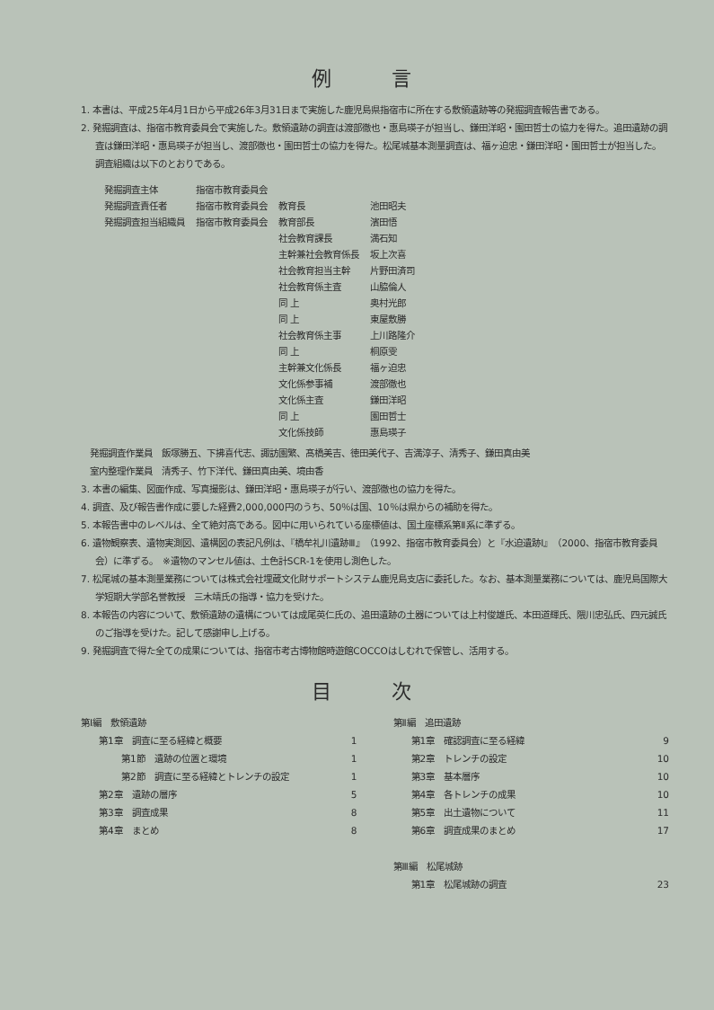例 言
1. 本書は、平成25年4月1日から平成26年3月31日まで実施した鹿児島県指宿市に所在する敷領遺跡等の発掘調査報告書である。
2. 発掘調査は、指宿市教育委員会で実施した。敷領遺跡の調査は渡部徹也・惠島瑛子が担当し、鎌田洋昭・園田哲士の協力を得た。追田遺跡の調査は鎌田洋昭・惠島瑛子が担当し、渡部徹也・園田哲士の協力を得た。松尾城基本測量調査は、福ヶ迫忠・鎌田洋昭・園田哲士が担当した。調査組織は以下のとおりである。
| 発掘調査主体 | 指宿市教育委員会 | | |
| 発掘調査責任者 | 指宿市教育委員会 | 教育長 | 池田昭夫 |
| 発掘調査担当組織員 | 指宿市教育委員会 | 教育部長 | 濱田悟 |
| | | 社会教育課長 | 満石知 |
| | | 主幹兼社会教育係長 | 坂上次喜 |
| | | 社会教育担当主幹 | 片野田済司 |
| | | 社会教育係主査 | 山脇倫人 |
| | | 同 上 | 奥村光郎 |
| | | 同 上 | 東屋敷勝 |
| | | 社会教育係主事 | 上川路隆介 |
| | | 同 上 | 桐原雯 |
| | | 主幹兼文化係長 | 福ヶ迫忠 |
| | | 文化係参事補 | 渡部徹也 |
| | | 文化係主査 | 鎌田洋昭 |
| | | 同 上 | 園田哲士 |
| | | 文化係技師 | 惠島瑛子 |
発掘調査作業員　飯塚勝五、下拂喜代志、諏訪園繁、髙橋美吉、徳田美代子、吉満淳子、清秀子、鎌田真由美
室内整理作業員　清秀子、竹下洋代、鎌田真由美、境由香
3. 本書の編集、図面作成、写真撮影は、鎌田洋昭・惠島瑛子が行い、渡部徹也の協力を得た。
4. 調査、及び報告書作成に要した経費2,000,000円のうち、50％は国、10％は県からの補助を得た。
5. 本報告書中のレベルは、全て絶対高である。図中に用いられている座標値は、国土座標系第Ⅱ系に準ずる。
6. 遺物観察表、遺物実測図、遺構図の表記凡例は、『橋牟礼川遺跡Ⅲ』（1992、指宿市教育委員会）と『水迫遺跡Ⅰ』（2000、指宿市教育委員会）に準ずる。　※遺物のマンセル値は、土色計SCR-1を使用し測色した。
7. 松尾城の基本測量業務については株式会社埋蔵文化財サポートシステム鹿児島支店に委託した。なお、基本測量業務については、鹿児島国際大学短期大学部名誉教授　三木靖氏の指導・協力を受けた。
8. 本報告の内容について、敷領遺跡の遺構については成尾英仁氏の、追田遺跡の土器については上村俊雄氏、本田道輝氏、隈川忠弘氏、四元誠氏のご指導を受けた。記して感謝申し上げる。
9. 発掘調査で得た全ての成果については、指宿市考古博物館時遊館COCCOはしむれで保管し、活用する。
目 次
第Ⅰ編　敷領遺跡
第1章　調査に至る経緯と概要 1
第1節　遺跡の位置と環境 1
第2節　調査に至る経緯とトレンチの設定 1
第2章　遺跡の層序 5
第3章　調査成果 8
第4章　まとめ 8
第Ⅱ編　追田遺跡
第1章　確認調査に至る経緯 9
第2章　トレンチの設定 10
第3章　基本層序 10
第4章　各トレンチの成果 10
第5章　出土遺物について 11
第6章　調査成果のまとめ 17
第Ⅲ編　松尾城跡
第1章　松尾城跡の調査 23